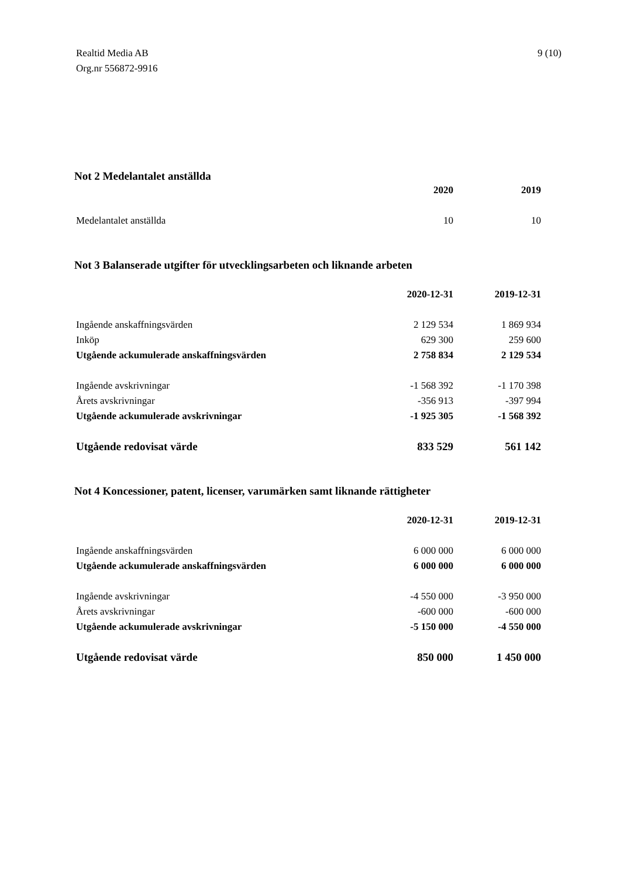Realtid Media AB
Org.nr 556872-9916
9 (10)
Not 2 Medelantalet anställda
| | 2020 | 2019 |
| --- | --- | --- |
| Medelantalet anställda | 10 | 10 |
Not 3 Balanserade utgifter för utvecklingsarbeten och liknande arbeten
| | 2020-12-31 | 2019-12-31 |
| --- | --- | --- |
| Ingående anskaffningsvärden | 2 129 534 | 1 869 934 |
| Inköp | 629 300 | 259 600 |
| Utgående ackumulerade anskaffningsvärden | 2 758 834 | 2 129 534 |
| Ingående avskrivningar | -1 568 392 | -1 170 398 |
| Årets avskrivningar | -356 913 | -397 994 |
| Utgående ackumulerade avskrivningar | -1 925 305 | -1 568 392 |
| Utgående redovisat värde | 833 529 | 561 142 |
Not 4 Koncessioner, patent, licenser, varumärken samt liknande rättigheter
| | 2020-12-31 | 2019-12-31 |
| --- | --- | --- |
| Ingående anskaffningsvärden | 6 000 000 | 6 000 000 |
| Utgående ackumulerade anskaffningsvärden | 6 000 000 | 6 000 000 |
| Ingående avskrivningar | -4 550 000 | -3 950 000 |
| Årets avskrivningar | -600 000 | -600 000 |
| Utgående ackumulerade avskrivningar | -5 150 000 | -4 550 000 |
| Utgående redovisat värde | 850 000 | 1 450 000 |